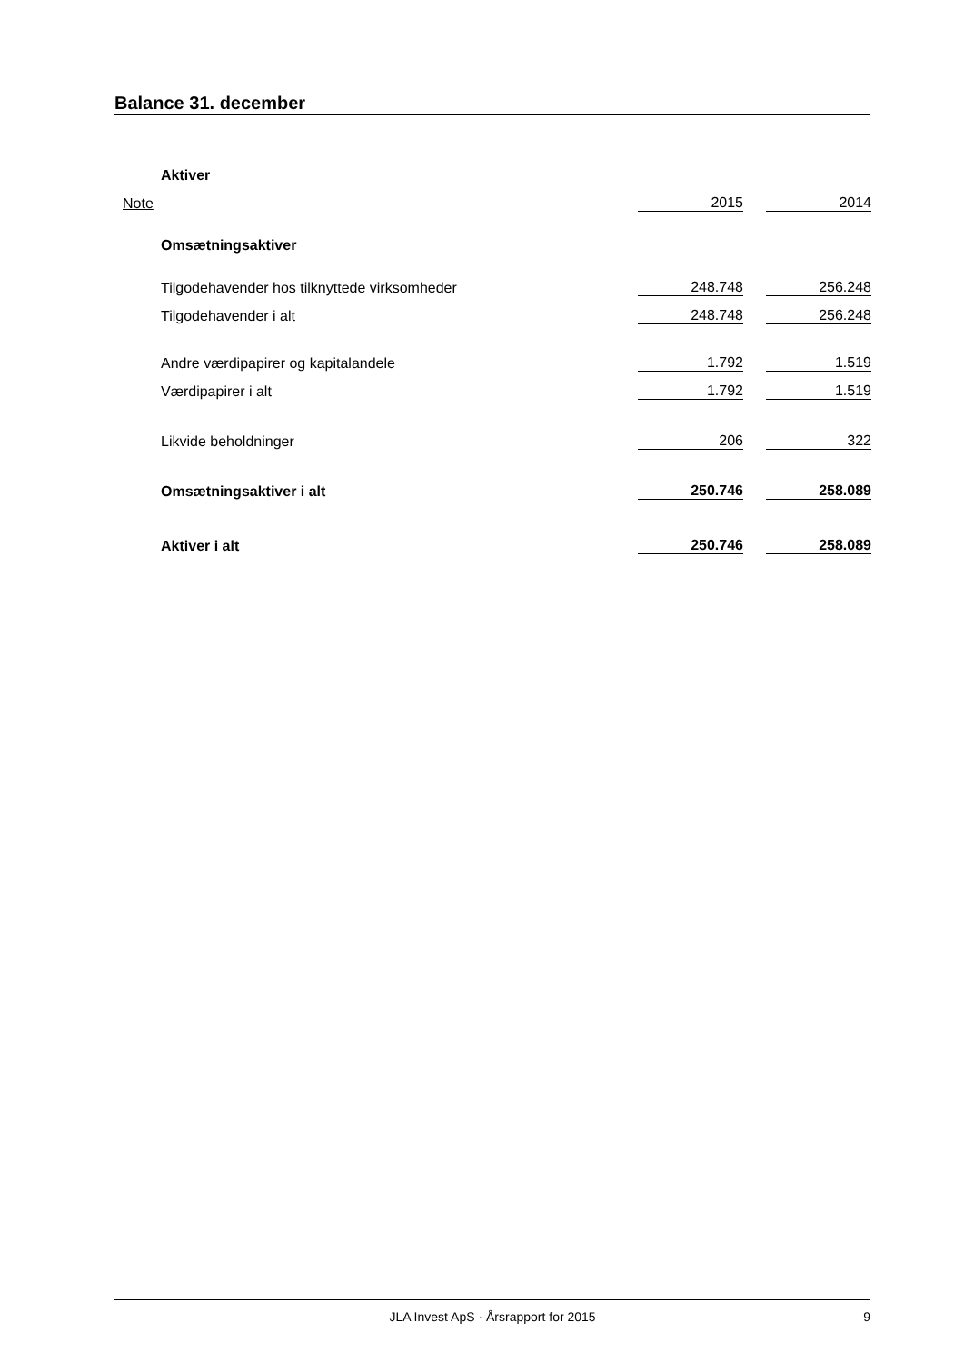Balance 31. december
| Aktiver | | | |
| Note | 2015 | | 2014 |
| Omsætningsaktiver | | | |
| Tilgodehavender hos tilknyttede virksomheder | 248.748 | | 256.248 |
| Tilgodehavender i alt | 248.748 | | 256.248 |
| Andre værdipapirer og kapitalandele | 1.792 | | 1.519 |
| Værdipapirer i alt | 1.792 | | 1.519 |
| Likvide beholdninger | 206 | | 322 |
| Omsætningsaktiver i alt | 250.746 | | 258.089 |
| Aktiver i alt | 250.746 | | 258.089 |
JLA Invest ApS · Årsrapport for 2015 9